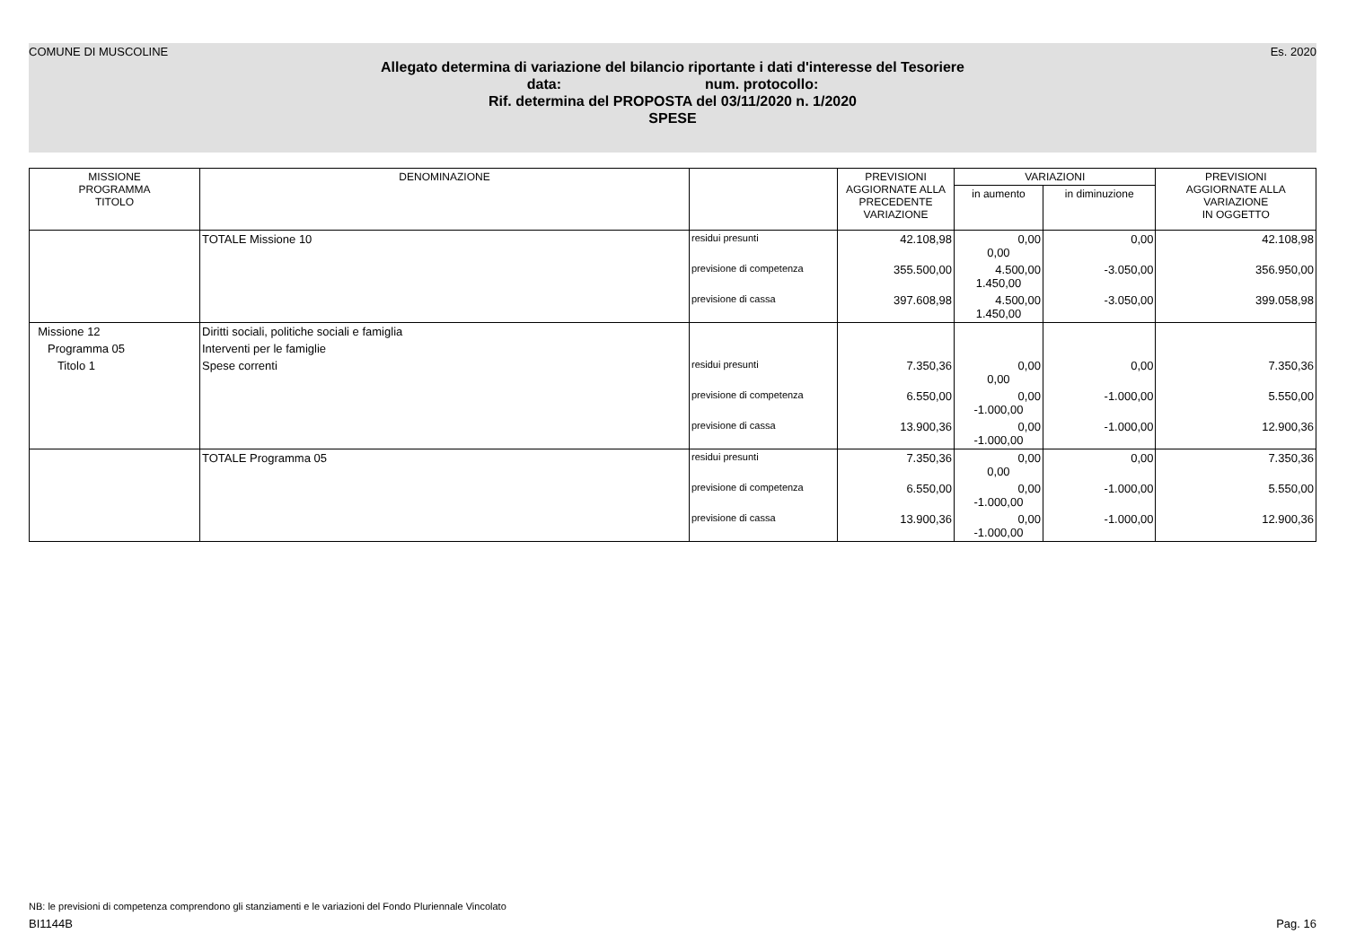COMUNE DI MUSCOLINE Es. 2020
Allegato determina di variazione del bilancio riportante i dati d'interesse del Tesoriere
data: num. protocollo:
Rif. determina del PROPOSTA del 03/11/2020 n. 1/2020
SPESE
| MISSIONE PROGRAMMA TITOLO | DENOMINAZIONE | | PREVISIONI AGGIORNATE ALLA PRECEDENTE VARIAZIONE | VARIAZIONI | | PREVISIONI AGGIORNATE ALLA VARIAZIONE IN OGGETTO |
| --- | --- | --- | --- | --- | --- | --- |
| | | | | in aumento | in diminuzione | |
| | TOTALE Missione 10 | residui presunti | 42.108,98 | 0,00 0,00 | 0,00 | 42.108,98 |
| | | previsione di competenza | 355.500,00 | 4.500,00 1.450,00 | -3.050,00 | 356.950,00 |
| | | previsione di cassa | 397.608,98 | 4.500,00 1.450,00 | -3.050,00 | 399.058,98 |
| Missione 12 | Diritti sociali, politiche sociali e famiglia | | | | | |
| Programma 05 | Interventi per le famiglie | | | | | |
| Titolo 1 | Spese correnti | residui presunti | 7.350,36 | 0,00 0,00 | 0,00 | 7.350,36 |
| | | previsione di competenza | 6.550,00 | 0,00 -1.000,00 | -1.000,00 | 5.550,00 |
| | | previsione di cassa | 13.900,36 | 0,00 -1.000,00 | -1.000,00 | 12.900,36 |
| | TOTALE Programma 05 | residui presunti | 7.350,36 | 0,00 0,00 | 0,00 | 7.350,36 |
| | | previsione di competenza | 6.550,00 | 0,00 -1.000,00 | -1.000,00 | 5.550,00 |
| | | previsione di cassa | 13.900,36 | 0,00 -1.000,00 | -1.000,00 | 12.900,36 |
NB: le previsioni di competenza comprendono gli stanziamenti e le variazioni del Fondo Pluriennale Vincolato
BI1144B Pag. 16